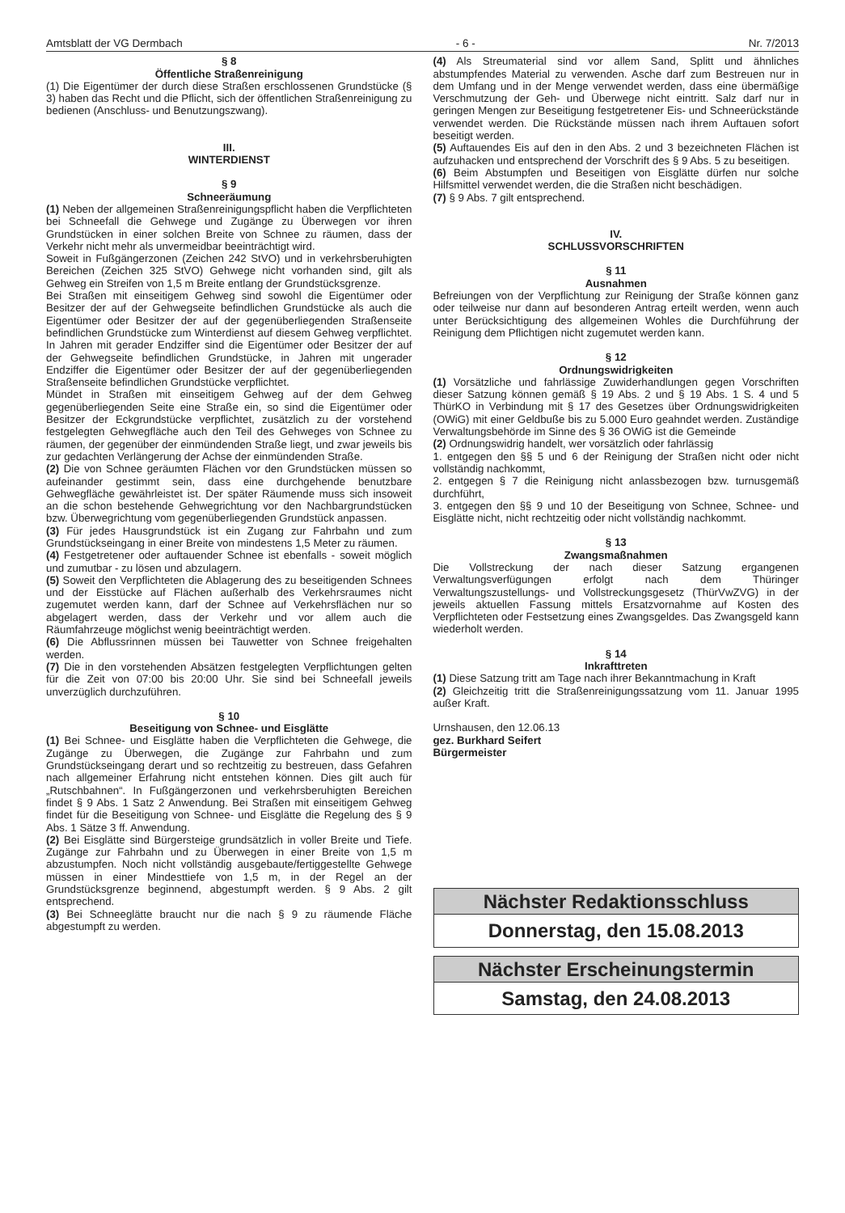Amtsblatt der VG Dermbach - 6 - Nr. 7/2013
§ 8
Öffentliche Straßenreinigung
(1) Die Eigentümer der durch diese Straßen erschlossenen Grundstücke (§ 3) haben das Recht und die Pflicht, sich der öffentlichen Straßenreinigung zu bedienen (Anschluss- und Benutzungszwang).
III.
WINTERDIENST
§ 9
Schneeräumung
(1) Neben der allgemeinen Straßenreinigungspflicht haben die Verpflichteten bei Schneefall die Gehwege und Zugänge zu Überwegen vor ihren Grundstücken in einer solchen Breite von Schnee zu räumen, dass der Verkehr nicht mehr als unvermeidbar beeinträchtigt wird.
Soweit in Fußgängerzonen (Zeichen 242 StVO) und in verkehrsberuhigten Bereichen (Zeichen 325 StVO) Gehwege nicht vorhanden sind, gilt als Gehweg ein Streifen von 1,5 m Breite entlang der Grundstücksgrenze.
Bei Straßen mit einseitigem Gehweg sind sowohl die Eigentümer oder Besitzer der auf der Gehwegseite befindlichen Grundstücke als auch die Eigentümer oder Besitzer der auf der gegenüberliegenden Straßenseite befindlichen Grundstücke zum Winterdienst auf diesem Gehweg verpflichtet. In Jahren mit gerader Endziffer sind die Eigentümer oder Besitzer der auf der Gehwegseite befindlichen Grundstücke, in Jahren mit ungerader Endziffer die Eigentümer oder Besitzer der auf der gegenüberliegenden Straßenseite befindlichen Grundstücke verpflichtet.
Mündet in Straßen mit einseitigem Gehweg auf der dem Gehweg gegenüberliegenden Seite eine Straße ein, so sind die Eigentümer oder Besitzer der Eckgrundstücke verpflichtet, zusätzlich zu der vorstehend festgelegten Gehwegfläche auch den Teil des Gehweges von Schnee zu räumen, der gegenüber der einmündenden Straße liegt, und zwar jeweils bis zur gedachten Verlängerung der Achse der einmündenden Straße.
(2) Die von Schnee geräumten Flächen vor den Grundstücken müssen so aufeinander gestimmt sein, dass eine durchgehende benutzbare Gehwegfläche gewährleistet ist. Der später Räumende muss sich insoweit an die schon bestehende Gehwegrichtung vor den Nachbargrundstücken bzw. Überwegrichtung vom gegenüberliegenden Grundstück anpassen.
(3) Für jedes Hausgrundstück ist ein Zugang zur Fahrbahn und zum Grundstückseingang in einer Breite von mindestens 1,5 Meter zu räumen.
(4) Festgetretener oder auftauender Schnee ist ebenfalls - soweit möglich und zumutbar - zu lösen und abzulagern.
(5) Soweit den Verpflichteten die Ablagerung des zu beseitigenden Schnees und der Eisstücke auf Flächen außerhalb des Verkehrsraumes nicht zugemutet werden kann, darf der Schnee auf Verkehrsflächen nur so abgelagert werden, dass der Verkehr und vor allem auch die Räumfahrzeuge möglichst wenig beeinträchtigt werden.
(6) Die Abflussrinnen müssen bei Tauwetter von Schnee freigehalten werden.
(7) Die in den vorstehenden Absätzen festgelegten Verpflichtungen gelten für die Zeit von 07:00 bis 20:00 Uhr. Sie sind bei Schneefall jeweils unverzüglich durchzuführen.
§ 10
Beseitigung von Schnee- und Eisglätte
(1) Bei Schnee- und Eisglätte haben die Verpflichteten die Gehwege, die Zugänge zu Überwegen, die Zugänge zur Fahrbahn und zum Grundstückseingang derart und so rechtzeitig zu bestreuen, dass Gefahren nach allgemeiner Erfahrung nicht entstehen können. Dies gilt auch für „Rutschbahnen“. In Fußgängerzonen und verkehrsberuhigten Bereichen findet § 9 Abs. 1 Satz 2 Anwendung. Bei Straßen mit einseitigem Gehweg findet für die Beseitigung von Schnee- und Eisglätte die Regelung des § 9 Abs. 1 Sätze 3 ff. Anwendung.
(2) Bei Eisglätte sind Bürgersteige grundsätzlich in voller Breite und Tiefe. Zugänge zur Fahrbahn und zu Überwegen in einer Breite von 1,5 m abzustumpfen. Noch nicht vollständig ausgebaute/fertiggestellte Gehwege müssen in einer Mindesttiefe von 1,5 m, in der Regel an der Grundstücksgrenze beginnend, abgestumpft werden. § 9 Abs. 2 gilt entsprechend.
(3) Bei Schneeglätte braucht nur die nach § 9 zu räumende Fläche abgestumpft zu werden.
(4) Als Streumaterial sind vor allem Sand, Splitt und ähnliches abstumpfendes Material zu verwenden. Asche darf zum Bestreuen nur in dem Umfang und in der Menge verwendet werden, dass eine übermäßige Verschmutzung der Geh- und Überwege nicht eintritt. Salz darf nur in geringen Mengen zur Beseitigung festgetretener Eis- und Schneerückstände verwendet werden. Die Rückstände müssen nach ihrem Auftauen sofort beseitigt werden.
(5) Auftauendes Eis auf den in den Abs. 2 und 3 bezeichneten Flächen ist aufzuhacken und entsprechend der Vorschrift des § 9 Abs. 5 zu beseitigen.
(6) Beim Abstumpfen und Beseitigen von Eisglätte dürfen nur solche Hilfsmittel verwendet werden, die die Straßen nicht beschädigen.
(7) § 9 Abs. 7 gilt entsprechend.
IV.
SCHLUSSVORSCHRIFTEN
§ 11
Ausnahmen
Befreiungen von der Verpflichtung zur Reinigung der Straße können ganz oder teilweise nur dann auf besonderen Antrag erteilt werden, wenn auch unter Berücksichtigung des allgemeinen Wohles die Durchführung der Reinigung dem Pflichtigen nicht zugemutet werden kann.
§ 12
Ordnungswidrigkeiten
(1) Vorsätzliche und fahrlässige Zuwiderhandlungen gegen Vorschriften dieser Satzung können gemäß § 19 Abs. 2 und § 19 Abs. 1 S. 4 und 5 ThürKO in Verbindung mit § 17 des Gesetzes über Ordnungswidrigkeiten (OWiG) mit einer Geldbuße bis zu 5.000 Euro geahndet werden. Zuständige Verwaltungsbehörde im Sinne des § 36 OWiG ist die Gemeinde
(2) Ordnungswidrig handelt, wer vorsätzlich oder fahrlässig
1. entgegen den §§ 5 und 6 der Reinigung der Straßen nicht oder nicht vollständig nachkommt,
2. entgegen § 7 die Reinigung nicht anlassbezogen bzw. turnusgemäß durchführt,
3. entgegen den §§ 9 und 10 der Beseitigung von Schnee, Schnee- und Eisglätte nicht, nicht rechtzeitig oder nicht vollständig nachkommt.
§ 13
Zwangsmaßnahmen
Die Vollstreckung der nach dieser Satzung ergangenen Verwaltungsverfügungen erfolgt nach dem Thüringer Verwaltungszustellungs- und Vollstreckungsgesetz (ThürVwZVG) in der jeweils aktuellen Fassung mittels Ersatzvornahme auf Kosten des Verpflichteten oder Festsetzung eines Zwangsgeldes. Das Zwangsgeld kann wiederholt werden.
§ 14
Inkrafttreten
(1) Diese Satzung tritt am Tage nach ihrer Bekanntmachung in Kraft
(2) Gleichzeitig tritt die Straßenreinigungssatzung vom 11. Januar 1995 außer Kraft.
Urnshausen, den 12.06.13
gez. Burkhard Seifert
Bürgermeister
Nächster Redaktionsschluss
Donnerstag, den 15.08.2013
Nächster Erscheinungstermin
Samstag, den 24.08.2013